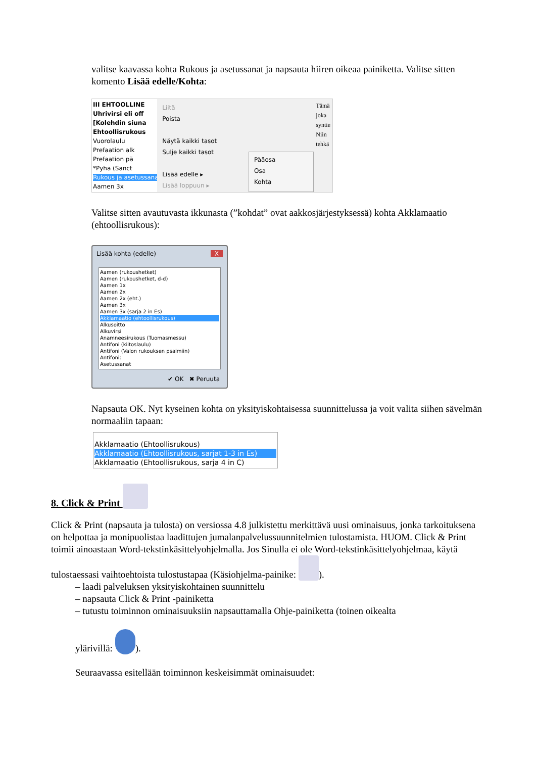valitse kaavassa kohta Rukous ja asetussanat ja napsauta hiiren oikeaa painiketta. Valitse sitten komento Lisää edelle/Kohta:
III EHTOOLLINE
Uhrivirsi eli off
[Kolehdin siuna
Ehtoollisrukous
Vuorolaulu
Prefaation alk
Prefaation pä
*Pyhä (Sanct
Rukous ja asetussanat
Aamen 3x
Liitä
Poista
Näytä kaikki tasot
Sulje kaikki tasot
Lisää edelle ▸
Lisää loppuun ▸
Pääosa
Osa
Kohta
Tämä
joka
syntie
Niin
tehkä
Valitse sitten avautuvasta ikkunasta (”kohdat” ovat aakkosjärjestyksessä) kohta Akklamaatio (ehtoollisrukous):
Lisää kohta (edelle) X
Aamen (rukoushetket)
Aamen (rukoushetket, d-d)
Aamen 1x
Aamen 2x
Aamen 2x (eht.)
Aamen 3x
Aamen 3x (sarja 2 in Es)
Akklamaatio (ehtoollisrukous)
Alkusoitto
Alkuvirsi
Anamneesirukous (Tuomasmessu)
Antifoni (kiitoslaulu)
Antifoni (Valon rukouksen psalmiin)
Antifoni:
Asetussanat
✔ OK ✖ Peruuta
Napsauta OK. Nyt kyseinen kohta on yksityiskohtaisessa suunnittelussa ja voit valita siihen sävelmän normaaliin tapaan:
Akklamaatio (Ehtoollisrukous)
Akklamaatio (Ehtoollisrukous, sarjat 1-3 in Es)
Akklamaatio (Ehtoollisrukous, sarja 4 in C)
8. Click & Print
Click & Print (napsauta ja tulosta) on versiossa 4.8 julkistettu merkittävä uusi ominaisuus, jonka tarkoituksena on helpottaa ja monipuolistaa laadittujen jumalanpalvelussuunnitelmien tulostamista. HUOM. Click & Print toimii ainoastaan Word-tekstinkäsittelyohjelmalla. Jos Sinulla ei ole Word-tekstinkäsittelyohjelmaa, käytä tulostaessasi vaihtoehtoista tulostustapaa (Käsiohjelma-painike: ).
– laadi palveluksen yksityiskohtainen suunnittelu
– napsauta Click & Print -painiketta
– tutustu toiminnon ominaisuuksiin napsauttamalla Ohje-painiketta (toinen oikealta
ylärivillä: ).
Seuraavassa esitellään toiminnon keskeisimmät ominaisuudet: